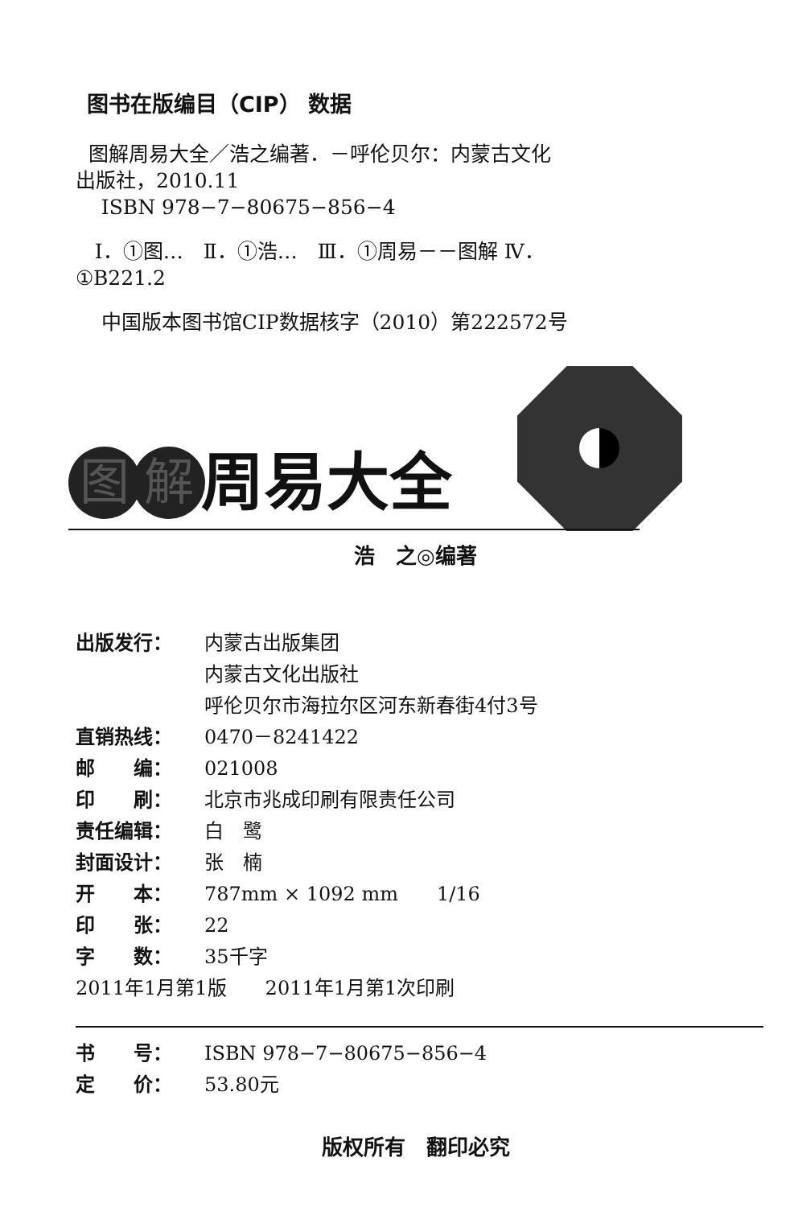图书在版编目（CIP） 数据
图解周易大全／浩之编著．－呼伦贝尔：内蒙古文化
出版社，2010.11
ISBN 978−7−80675−856−4
Ⅰ．①图…　Ⅱ．①浩…　Ⅲ．①周易－－图解 Ⅳ．
①B221.2
中国版本图书馆CIP数据核字（2010）第222572号
图解 周易大全
浩　之◎编著
出版发行： 内蒙古出版集团
内蒙古文化出版社
呼伦贝尔市海拉尔区河东新春街4付3号
直销热线： 0470－8241422
邮　　编： 021008
印　　刷： 北京市兆成印刷有限责任公司
责任编辑： 白　鹭
封面设计： 张　楠
开　　本： 787mm × 1092 mm　　1/16
印　　张： 22
字　　数： 35千字
2011年1月第1版　　2011年1月第1次印刷
书　　号： ISBN 978−7−80675−856−4
定　　价： 53.80元
版权所有　翻印必究